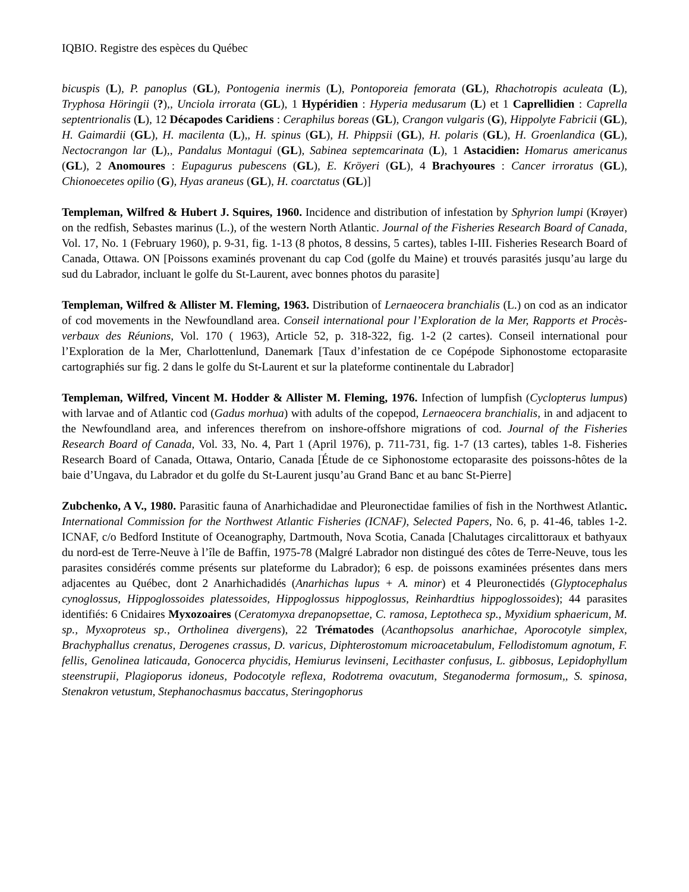IQBIO. Registre des espèces du Québec
bicuspis (L), P. panoplus (GL), Pontogenia inermis (L), Pontoporeia femorata (GL), Rhachotropis aculeata (L), Tryphosa Höringii (?),, Unciola irrorata (GL), 1 Hypéridien : Hyperia medusarum (L) et 1 Caprellidien : Caprella septentrionalis (L), 12 Décapodes Caridiens : Ceraphilus boreas (GL), Crangon vulgaris (G), Hippolyte Fabricii (GL), H. Gaimardii (GL), H. macilenta (L),, H. spinus (GL), H. Phippsii (GL), H. polaris (GL), H. Groenlandica (GL), Nectocrangon lar (L),, Pandalus Montagui (GL), Sabinea septemcarinata (L), 1 Astacidien: Homarus americanus (GL), 2 Anomoures : Eupagurus pubescens (GL), E. Kröyeri (GL), 4 Brachyoures : Cancer irroratus (GL), Chionoecetes opilio (G), Hyas araneus (GL), H. coarctatus (GL)]
Templeman, Wilfred & Hubert J. Squires, 1960. Incidence and distribution of infestation by Sphyrion lumpi (Krøyer) on the redfish, Sebastes marinus (L.), of the western North Atlantic. Journal of the Fisheries Research Board of Canada, Vol. 17, No. 1 (February 1960), p. 9-31, fig. 1-13 (8 photos, 8 dessins, 5 cartes), tables I-III. Fisheries Research Board of Canada, Ottawa. ON [Poissons examinés provenant du cap Cod (golfe du Maine) et trouvés parasités jusqu’au large du sud du Labrador, incluant le golfe du St-Laurent, avec bonnes photos du parasite]
Templeman, Wilfred & Allister M. Fleming, 1963. Distribution of Lernaeocera branchialis (L.) on cod as an indicator of cod movements in the Newfoundland area. Conseil international pour l’Exploration de la Mer, Rapports et Procès-verbaux des Réunions, Vol. 170 ( 1963), Article 52, p. 318-322, fig. 1-2 (2 cartes). Conseil international pour l’Exploration de la Mer, Charlottenlund, Danemark [Taux d’infestation de ce Copépode Siphonostome ectoparasite cartographiés sur fig. 2 dans le golfe du St-Laurent et sur la plateforme continentale du Labrador]
Templeman, Wilfred, Vincent M. Hodder & Allister M. Fleming, 1976. Infection of lumpfish (Cyclopterus lumpus) with larvae and of Atlantic cod (Gadus morhua) with adults of the copepod, Lernaeocera branchialis, in and adjacent to the Newfoundland area, and inferences therefrom on inshore-offshore migrations of cod. Journal of the Fisheries Research Board of Canada, Vol. 33, No. 4, Part 1 (April 1976), p. 711-731, fig. 1-7 (13 cartes), tables 1-8. Fisheries Research Board of Canada, Ottawa, Ontario, Canada [Étude de ce Siphonostome ectoparasite des poissons-hôtes de la baie d’Ungava, du Labrador et du golfe du St-Laurent jusqu’au Grand Banc et au banc St-Pierre]
Zubchenko, A V., 1980. Parasitic fauna of Anarhichadidae and Pleuronectidae families of fish in the Northwest Atlantic. International Commission for the Northwest Atlantic Fisheries (ICNAF), Selected Papers, No. 6, p. 41-46, tables 1-2. ICNAF, c/o Bedford Institute of Oceanography, Dartmouth, Nova Scotia, Canada [Chalutages circalittoraux et bathyaux du nord-est de Terre-Neuve à l’île de Baffin, 1975-78 (Malgré Labrador non distingué des côtes de Terre-Neuve, tous les parasites considérés comme présents sur plateforme du Labrador); 6 esp. de poissons examinées présentes dans mers adjacentes au Québec, dont 2 Anarhichadidés (Anarhichas lupus + A. minor) et 4 Pleuronectidés (Glyptocephalus cynoglossus, Hippoglossoides platessoides, Hippoglossus hippoglossus, Reinhardtius hippoglossoides); 44 parasites identifiés: 6 Cnidaires Myxozoaires (Ceratomyxa drepanopsettae, C. ramosa, Leptotheca sp., Myxidium sphaericum, M. sp., Myxoproteus sp., Ortholinea divergens), 22 Trématodes (Acanthopsolus anarhichae, Aporocotyle simplex, Brachyphallus crenatus, Derogenes crassus, D. varicus, Diphterostomum microacetabulum, Fellodistomum agnotum, F. fellis, Genolinea laticauda, Gonocerca phycidis, Hemiurus levinseni, Lecithaster confusus, L. gibbosus, Lepidophyllum steenstrupii, Plagioporus idoneus, Podocotyle reflexa, Rodotrema ovacutum, Steganoderma formosum,, S. spinosa, Stenakron vetustum, Stephanochasmus baccatus, Steringophorus